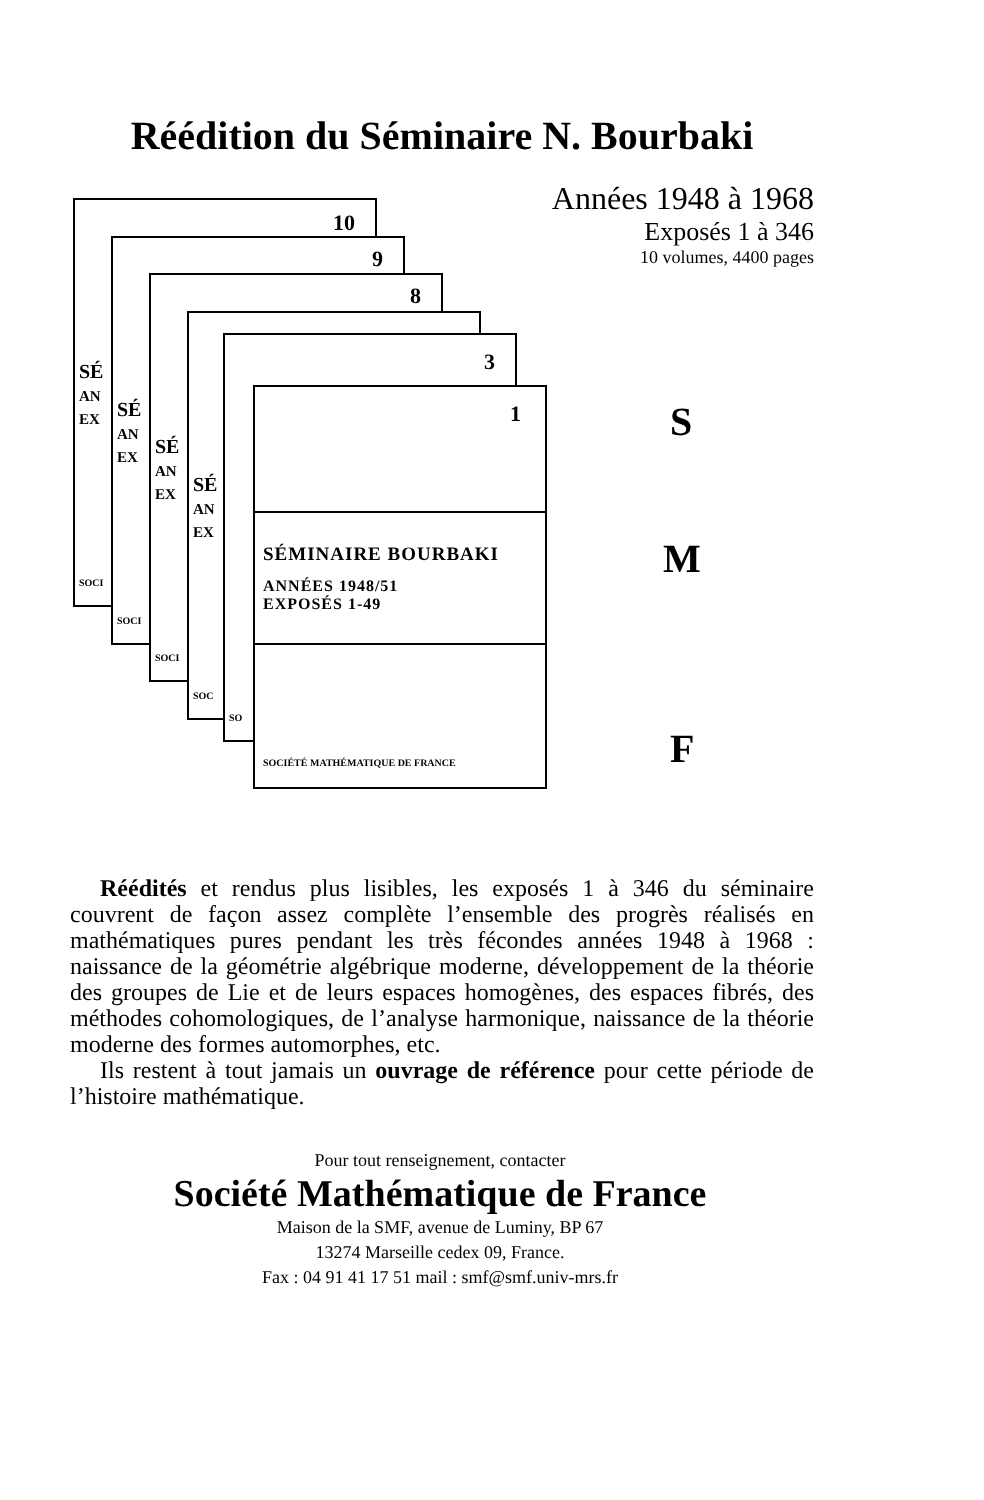Réédition du Séminaire N. Bourbaki
Années 1948 à 1968
Exposés 1 à 346
10 volumes, 4400 pages
10
SÉ
AN
EX
SOCI
9
SÉ
AN
EX
SOCI
8
SÉ
AN
EX
SOCI
SÉ
AN
EX
SOC
3
SO
1
SÉMINAIRE BOURBAKI
ANNÉES 1948/51
EXPOSÉS 1-49
SOCIÉTÉ MATHÉMATIQUE DE FRANCE
S
M
F
Réédités et rendus plus lisibles, les exposés 1 à 346 du séminaire couvrent de façon assez complète l’ensemble des progrès réalisés en mathématiques pures pendant les très fécondes années 1948 à 1968 : naissance de la géométrie algébrique moderne, développement de la théorie des groupes de Lie et de leurs espaces homogènes, des espaces fibrés, des méthodes cohomologiques, de l’analyse harmonique, naissance de la théorie moderne des formes automorphes, etc.
Ils restent à tout jamais un ouvrage de référence pour cette période de l’histoire mathématique.
Pour tout renseignement, contacter
Société Mathématique de France
Maison de la SMF, avenue de Luminy, BP 67
13274 Marseille cedex 09, France.
Fax : 04 91 41 17 51 mail : smf@smf.univ-mrs.fr